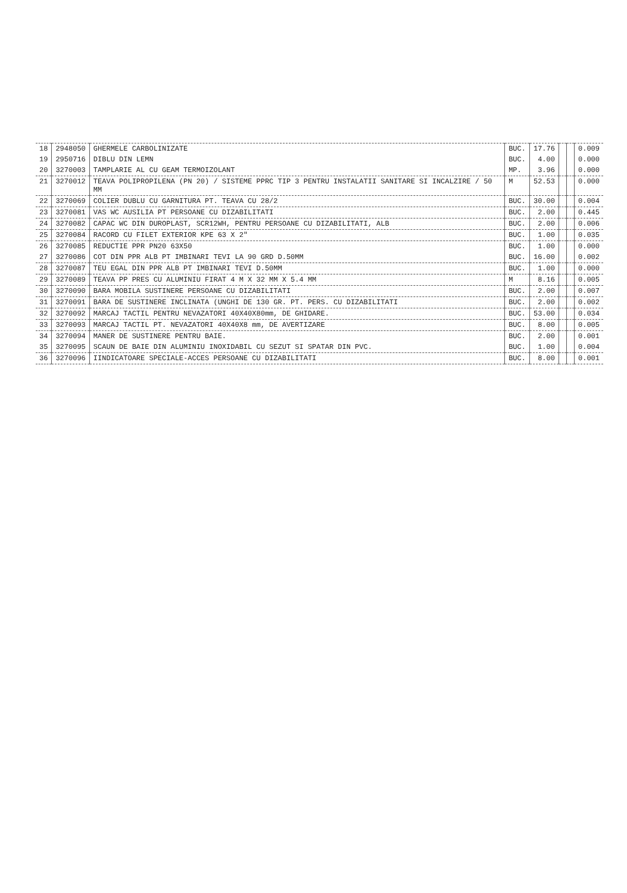| 18 | 2948050 | GHERMELE CARBOLINIZATE | BUC. | 17.76 | | | 0.009 |
| 19 | 2950716 | DIBLU DIN LEMN | BUC. | 4.00 | | | 0.000 |
| 20 | 3270003 | TAMPLARIE AL CU GEAM TERMOIZOLANT | MP. | 3.96 | | | 0.000 |
| 21 | 3270012 | TEAVA POLIPROPILENA (PN 20) / SISTEME PPRC TIP 3 PENTRU INSTALATII SANITARE SI INCALZIRE / 50 MM | M | 52.53 | | | 0.000 |
| 22 | 3270069 | COLIER DUBLU CU GARNITURA PT. TEAVA CU 28/2 | BUC. | 30.00 | | | 0.004 |
| 23 | 3270081 | VAS WC AUSILIA PT PERSOANE CU DIZABILITATI | BUC. | 2.00 | | | 0.445 |
| 24 | 3270082 | CAPAC WC DIN DUROPLAST, SCR12WH, PENTRU PERSOANE CU DIZABILITATI, ALB | BUC. | 2.00 | | | 0.006 |
| 25 | 3270084 | RACORD CU FILET EXTERIOR KPE 63 X 2" | BUC. | 1.00 | | | 0.035 |
| 26 | 3270085 | REDUCTIE PPR PN20 63X50 | BUC. | 1.00 | | | 0.000 |
| 27 | 3270086 | COT DIN PPR ALB PT IMBINARI TEVI LA 90 GRD D.50MM | BUC. | 16.00 | | | 0.002 |
| 28 | 3270087 | TEU EGAL DIN PPR ALB PT IMBINARI TEVI D.50MM | BUC. | 1.00 | | | 0.000 |
| 29 | 3270089 | TEAVA PP PRES CU ALUMINIU FIRAT 4 M X 32 MM X 5.4 MM | M | 8.16 | | | 0.005 |
| 30 | 3270090 | BARA MOBILA SUSTINERE PERSOANE CU DIZABILITATI | BUC. | 2.00 | | | 0.007 |
| 31 | 3270091 | BARA DE SUSTINERE INCLINATA (UNGHI DE 130 GR. PT. PERS. CU DIZABILITATI | BUC. | 2.00 | | | 0.002 |
| 32 | 3270092 | MARCAJ TACTIL PENTRU NEVAZATORI 40X40X80mm, DE GHIDARE. | BUC. | 53.00 | | | 0.034 |
| 33 | 3270093 | MARCAJ TACTIL PT. NEVAZATORI 40X40X8 mm, DE AVERTIZARE | BUC. | 8.00 | | | 0.005 |
| 34 | 3270094 | MANER DE SUSTINERE PENTRU BAIE. | BUC. | 2.00 | | | 0.001 |
| 35 | 3270095 | SCAUN DE BAIE DIN ALUMINIU INOXIDABIL CU SEZUT SI SPATAR DIN PVC. | BUC. | 1.00 | | | 0.004 |
| 36 | 3270096 | IINDICATOARE SPECIALE-ACCES PERSOANE CU DIZABILITATI | BUC. | 8.00 | | | 0.001 |